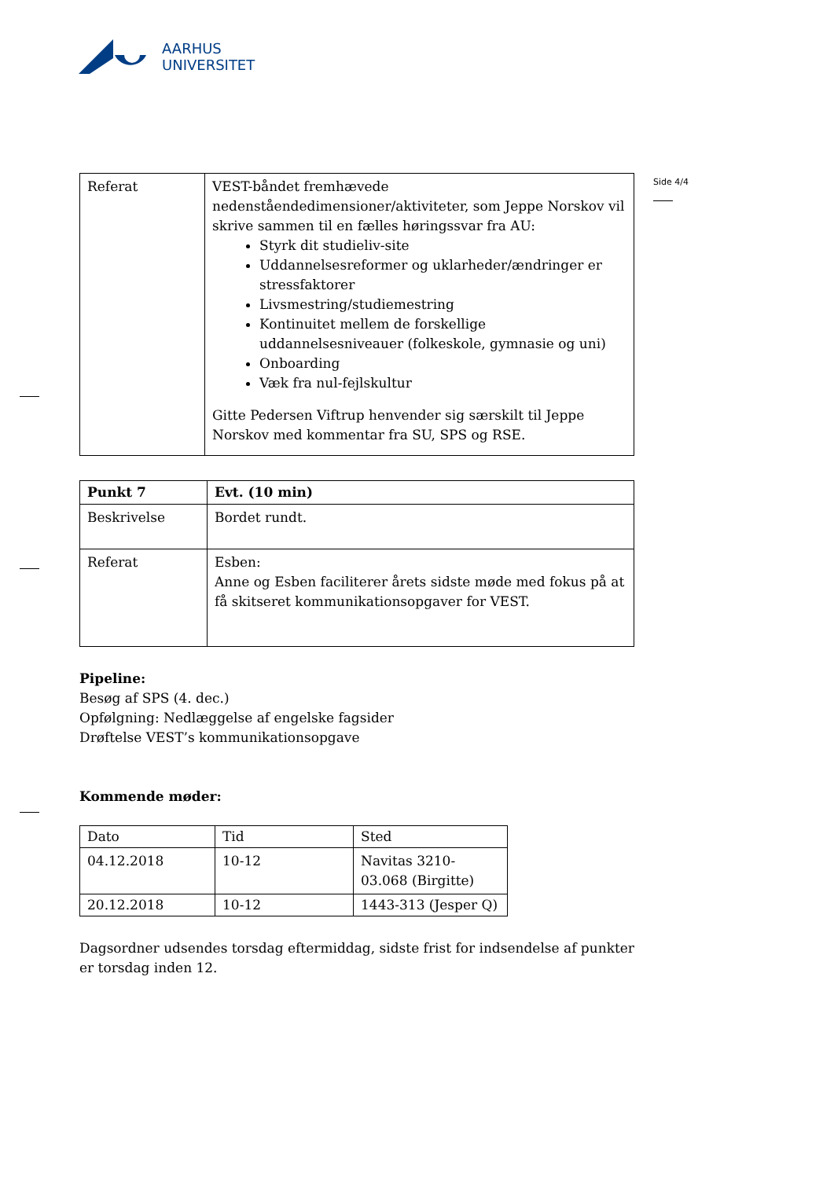AARHUS
UNIVERSITET
Side 4/4
| Referat | VEST-båndet fremhævede nedenståendedimensioner/aktiviteter, som Jeppe Norskov vil skrive sammen til en fælles høringssvar fra AU: Styrk dit studieliv-site Uddannelsesreformer og uklarheder/ændringer er stressfaktorer Livsmestring/studiemestring Kontinuitet mellem de forskellige uddannelsesniveauer (folkeskole, gymnasie og uni) Onboarding Væk fra nul-fejlskultur Gitte Pedersen Viftrup henvender sig særskilt til Jeppe Norskov med kommentar fra SU, SPS og RSE. |
| Punkt 7 | Evt. (10 min) |
| Beskrivelse | Bordet rundt. |
| Referat | Esben: Anne og Esben faciliterer årets sidste møde med fokus på at få skitseret kommunikationsopgaver for VEST. |
Pipeline:
Besøg af SPS (4. dec.)
Opfølgning: Nedlæggelse af engelske fagsider
Drøftelse VEST’s kommunikationsopgave
Kommende møder:
| Dato | Tid | Sted |
| 04.12.2018 | 10-12 | Navitas 3210-03.068 (Birgitte) |
| 20.12.2018 | 10-12 | 1443-313 (Jesper Q) |
Dagsordner udsendes torsdag eftermiddag, sidste frist for indsendelse af punkter er torsdag inden 12.